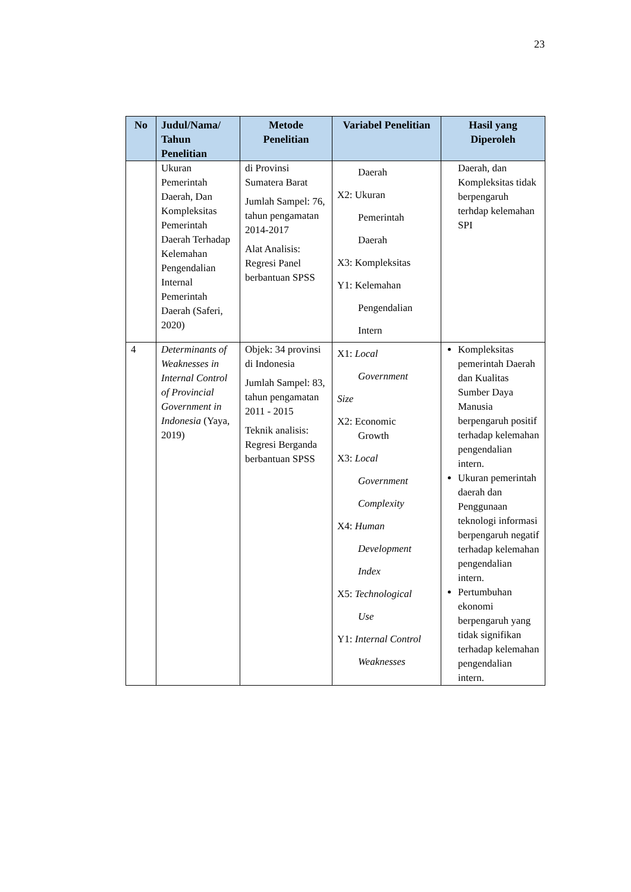23
| No | Judul/Nama/ Tahun Penelitian | Metode Penelitian | Variabel Penelitian | Hasil yang Diperoleh |
| --- | --- | --- | --- | --- |
| | Ukuran Pemerintah Daerah, Dan Kompleksitas Pemerintah Daerah Terhadap Kelemahan Pengendalian Internal Pemerintah Daerah (Saferi, 2020) | di Provinsi Sumatera Barat Jumlah Sampel: 76, tahun pengamatan 2014-2017 Alat Analisis: Regresi Panel berbantuan SPSS | Daerah X2: Ukuran Pemerintah Daerah X3: Kompleksitas Y1: Kelemahan Pengendalian Intern | Daerah, dan Kompleksitas tidak berpengaruh terhdap kelemahan SPI |
| 4 | Determinants of Weaknesses in Internal Control of Provincial Government in Indonesia (Yaya, 2019) | Objek: 34 provinsi di Indonesia Jumlah Sampel: 83, tahun pengamatan 2011 - 2015 Teknik analisis: Regresi Berganda berbantuan SPSS | X1: Local Government Size X2: Economic Growth X3: Local Government Complexity X4: Human Development Index X5: Technological Use Y1: Internal Control Weaknesses | Kompleksitas pemerintah Daerah dan Kualitas Sumber Daya Manusia berpengaruh positif terhadap kelemahan pengendalian intern. Ukuran pemerintah daerah dan Penggunaan teknologi informasi berpengaruh negatif terhadap kelemahan pengendalian intern. Pertumbuhan ekonomi berpengaruh yang tidak signifikan terhadap kelemahan pengendalian intern. |